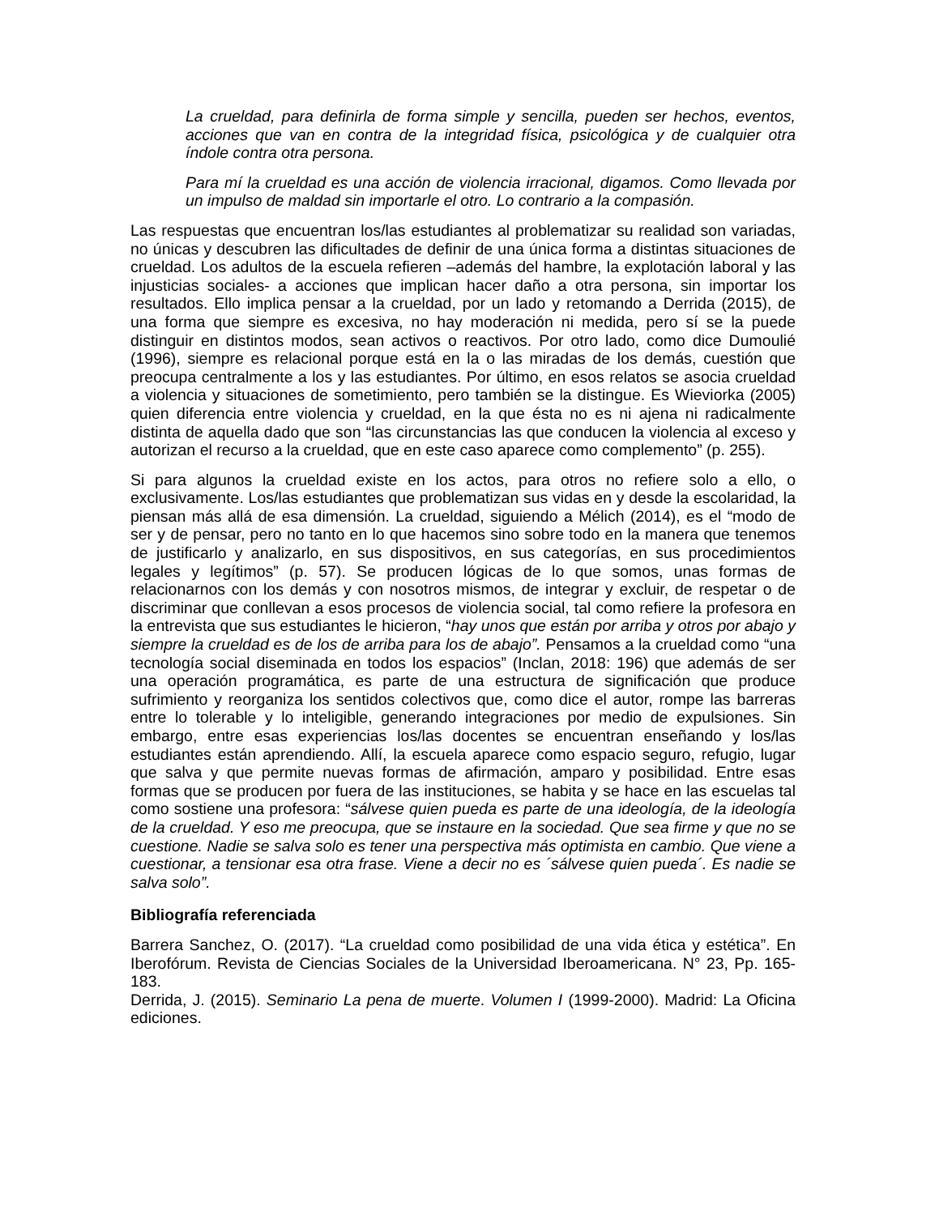La crueldad, para definirla de forma simple y sencilla, pueden ser hechos, eventos, acciones que van en contra de la integridad física, psicológica y de cualquier otra índole contra otra persona.
Para mí la crueldad es una acción de violencia irracional, digamos. Como llevada por un impulso de maldad sin importarle el otro. Lo contrario a la compasión.
Las respuestas que encuentran los/las estudiantes al problematizar su realidad son variadas, no únicas y descubren las dificultades de definir de una única forma a distintas situaciones de crueldad. Los adultos de la escuela refieren –además del hambre, la explotación laboral y las injusticias sociales- a acciones que implican hacer daño a otra persona, sin importar los resultados. Ello implica pensar a la crueldad, por un lado y retomando a Derrida (2015), de una forma que siempre es excesiva, no hay moderación ni medida, pero sí se la puede distinguir en distintos modos, sean activos o reactivos. Por otro lado, como dice Dumoulié (1996), siempre es relacional porque está en la o las miradas de los demás, cuestión que preocupa centralmente a los y las estudiantes. Por último, en esos relatos se asocia crueldad a violencia y situaciones de sometimiento, pero también se la distingue. Es Wieviorka (2005) quien diferencia entre violencia y crueldad, en la que ésta no es ni ajena ni radicalmente distinta de aquella dado que son “las circunstancias las que conducen la violencia al exceso y autorizan el recurso a la crueldad, que en este caso aparece como complemento” (p. 255).
Si para algunos la crueldad existe en los actos, para otros no refiere solo a ello, o exclusivamente. Los/las estudiantes que problematizan sus vidas en y desde la escolaridad, la piensan más allá de esa dimensión. La crueldad, siguiendo a Mélich (2014), es el “modo de ser y de pensar, pero no tanto en lo que hacemos sino sobre todo en la manera que tenemos de justificarlo y analizarlo, en sus dispositivos, en sus categorías, en sus procedimientos legales y legítimos” (p. 57). Se producen lógicas de lo que somos, unas formas de relacionarnos con los demás y con nosotros mismos, de integrar y excluir, de respetar o de discriminar que conllevan a esos procesos de violencia social, tal como refiere la profesora en la entrevista que sus estudiantes le hicieron, “hay unos que están por arriba y otros por abajo y siempre la crueldad es de los de arriba para los de abajo”. Pensamos a la crueldad como “una tecnología social diseminada en todos los espacios” (Inclan, 2018: 196) que además de ser una operación programática, es parte de una estructura de significación que produce sufrimiento y reorganiza los sentidos colectivos que, como dice el autor, rompe las barreras entre lo tolerable y lo inteligible, generando integraciones por medio de expulsiones. Sin embargo, entre esas experiencias los/las docentes se encuentran enseñando y los/las estudiantes están aprendiendo. Allí, la escuela aparece como espacio seguro, refugio, lugar que salva y que permite nuevas formas de afirmación, amparo y posibilidad. Entre esas formas que se producen por fuera de las instituciones, se habita y se hace en las escuelas tal como sostiene una profesora: “sálvese quien pueda es parte de una ideología, de la ideología de la crueldad. Y eso me preocupa, que se instaure en la sociedad. Que sea firme y que no se cuestione. Nadie se salva solo es tener una perspectiva más optimista en cambio. Que viene a cuestionar, a tensionar esa otra frase. Viene a decir no es ´sálvese quien pueda´. Es nadie se salva solo”.
Bibliografía referenciada
Barrera Sanchez, O. (2017). “La crueldad como posibilidad de una vida ética y estética”. En Iberofórum. Revista de Ciencias Sociales de la Universidad Iberoamericana. N° 23, Pp. 165-183.
Derrida, J. (2015). Seminario La pena de muerte. Volumen I (1999-2000). Madrid: La Oficina ediciones.